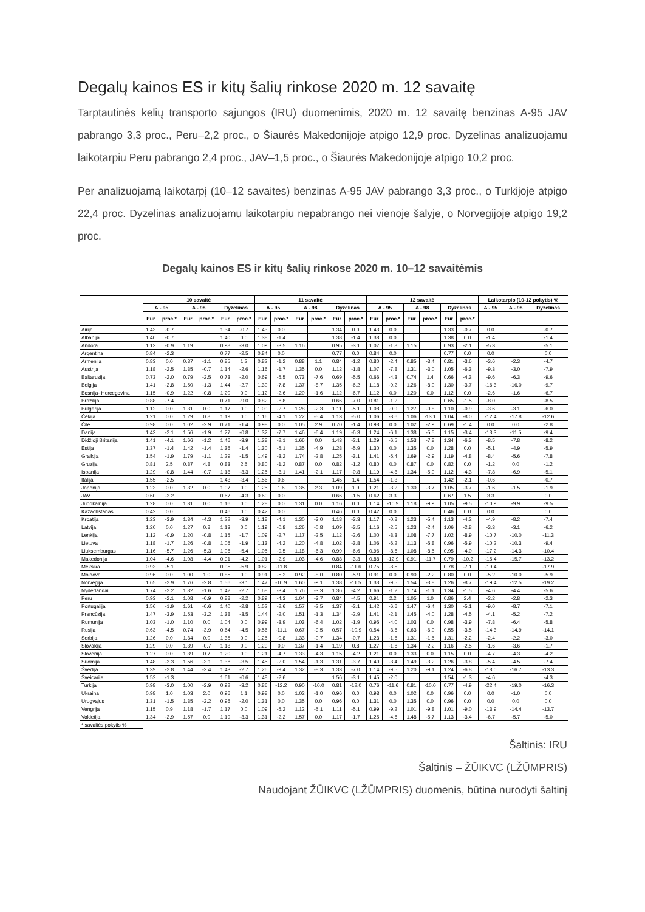Degalų kainos ES ir kitų šalių rinkose 2020 m. 12 savaitę
Tarptautinės kelių transporto sąjungos (IRU) duomenimis, 2020 m. 12 savaitę benzinas A-95 JAV pabrango 3,3 proc., Peru–2,2 proc., o Šiaurės Makedonijoje atpigo 12,9 proc. Dyzelinas analizuojamu laikotarpiu Peru pabrango 2,4 proc., JAV–1,5 proc., o Šiaurės Makedonijoje atpigo 10,2 proc.
Per analizuojamą laikotarpį (10–12 savaites) benzinas A-95 JAV pabrango 3,3 proc., o Turkijoje atpigo 22,4 proc. Dyzelinas analizuojamu laikotarpiu nepabrango nei vienoje šalyje, o Norvegijoje atpigo 19,2 proc.
Degalų kainos ES ir kitų šalių rinkose 2020 m. 10–12 savaitėmis
| | 10 savaitė | | | | | | 11 savaitė | | | | | | 12 savaitė | | | | | | Laikotarpio (10-12 pokytis) % | | |
| --- | --- | --- | --- | --- | --- | --- | --- | --- | --- | --- | --- | --- | --- | --- | --- | --- | --- | --- | --- | --- | --- |
| | A - 95 | | A - 98 | | Dyzelinas | | A - 95 | | A - 98 | | Dyzelinas | | A - 95 | | A - 98 | | Dyzelinas | | A - 95 | A - 98 | Dyzelinas |
| | Eur | proc.* | Eur | proc.* | Eur | proc.* | Eur | proc.* | Eur | proc.* | Eur | proc.* | Eur | proc.* | Eur | proc.* | Eur | proc.* | | | |
| Airija | 1.43 | -0.7 | | | 1.34 | -0.7 | 1.43 | 0.0 | | | 1.34 | 0.0 | 1.43 | 0.0 | | | 1.33 | -0.7 | 0.0 | | -0.7 |
| Albanija | 1.40 | -0.7 | | | 1.40 | 0.0 | 1.38 | -1.4 | | | 1.38 | -1.4 | 1.38 | 0.0 | | | 1.38 | 0.0 | -1.4 | | -1.4 |
| Andora | 1.13 | -0.9 | 1.19 | | 0.98 | -3.0 | 1.09 | -3.5 | 1.16 | | 0.95 | -3.1 | 1.07 | -1.8 | 1.15 | | 0.93 | -2.1 | -5.3 | | -5.1 |
| Argentina | 0.84 | -2.3 | | | 0.77 | -2.5 | 0.84 | 0.0 | | | 0.77 | 0.0 | 0.84 | 0.0 | | | 0.77 | 0.0 | 0.0 | | 0.0 |
| Armėnija | 0.83 | 0.0 | 0.87 | -1.1 | 0.85 | 1.2 | 0.82 | -1.2 | 0.88 | 1.1 | 0.84 | -1.2 | 0.80 | -2.4 | 0.85 | -3.4 | 0.81 | -3.6 | -3.6 | -2.3 | -4.7 |
| Austrija | 1.18 | -2.5 | 1.35 | -0.7 | 1.14 | -2.6 | 1.16 | -1.7 | 1.35 | 0.0 | 1.12 | -1.8 | 1.07 | -7.8 | 1.31 | -3.0 | 1.05 | -6.3 | -9.3 | -3.0 | -7.9 |
| Baltarusija | 0.73 | -2.0 | 0.79 | -2.5 | 0.73 | -2.0 | 0.69 | -5.5 | 0.73 | -7.6 | 0.69 | -5.5 | 0.66 | -4.3 | 0.74 | 1.4 | 0.66 | -4.3 | -9.6 | -6.3 | -9.6 |
| Belgija | 1.41 | -2.8 | 1.50 | -1.3 | 1.44 | -2.7 | 1.30 | -7.8 | 1.37 | -8.7 | 1.35 | -6.2 | 1.18 | -9.2 | 1.26 | -8.0 | 1.30 | -3.7 | -16.3 | -16.0 | -9.7 |
| Bosnija- Hercegovina | 1.15 | -0.9 | 1.22 | -0.8 | 1.20 | 0.0 | 1.12 | -2.6 | 1.20 | -1.6 | 1.12 | -6.7 | 1.12 | 0.0 | 1.20 | 0.0 | 1.12 | 0.0 | -2.6 | -1.6 | -6.7 |
| Brazilija | 0.88 | -7.4 | | | 0.71 | -9.0 | 0.82 | -6.8 | | | 0.66 | -7.0 | 0.81 | -1.2 | | | 0.65 | -1.5 | -8.0 | | -8.5 |
| Bulgarija | 1.12 | 0.0 | 1.31 | 0.0 | 1.17 | 0.0 | 1.09 | -2.7 | 1.28 | -2.3 | 1.11 | -5.1 | 1.08 | -0.9 | 1.27 | -0.8 | 1.10 | -0.9 | -3.6 | -3.1 | -6.0 |
| Čekija | 1.21 | 0.0 | 1.29 | 0.8 | 1.19 | 0.0 | 1.16 | -4.1 | 1.22 | -5.4 | 1.13 | -5.0 | 1.06 | -8.6 | 1.06 | -13.1 | 1.04 | -8.0 | -12.4 | -17.8 | -12.6 |
| Čilė | 0.98 | 0.0 | 1.02 | -2.9 | 0.71 | -1.4 | 0.98 | 0.0 | 1.05 | 2.9 | 0.70 | -1.4 | 0.98 | 0.0 | 1.02 | -2.9 | 0.69 | -1.4 | 0.0 | 0.0 | -2.8 |
| Danija | 1.43 | -2.1 | 1.56 | -1.9 | 1.27 | -0.8 | 1.32 | -7.7 | 1.46 | -6.4 | 1.19 | -6.3 | 1.24 | -6.1 | 1.38 | -5.5 | 1.15 | -3.4 | -13.3 | -11.5 | -9.4 |
| Didžioji Britanija | 1.41 | -4.1 | 1.66 | -1.2 | 1.46 | -3.9 | 1.38 | -2.1 | 1.66 | 0.0 | 1.43 | -2.1 | 1.29 | -6.5 | 1.53 | -7.8 | 1.34 | -6.3 | -8.5 | -7.8 | -8.2 |
| Estija | 1.37 | -1.4 | 1.42 | -1.4 | 1.36 | -1.4 | 1.30 | -5.1 | 1.35 | -4.9 | 1.28 | -5.9 | 1.30 | 0.0 | 1.35 | 0.0 | 1.28 | 0.0 | -5.1 | -4.9 | -5.9 |
| Graikija | 1.54 | -1.9 | 1.79 | -1.1 | 1.29 | -1.5 | 1.49 | -3.2 | 1.74 | -2.8 | 1.25 | -3.1 | 1.41 | -5.4 | 1.69 | -2.9 | 1.19 | -4.8 | -8.4 | -5.6 | -7.8 |
| Gruzija | 0.81 | 2.5 | 0.87 | 4.8 | 0.83 | 2.5 | 0.80 | -1.2 | 0.87 | 0.0 | 0.82 | -1.2 | 0.80 | 0.0 | 0.87 | 0.0 | 0.82 | 0.0 | -1.2 | 0.0 | -1.2 |
| Ispanija | 1.29 | -0.8 | 1.44 | -0.7 | 1.18 | -3.3 | 1.25 | -3.1 | 1.41 | -2.1 | 1.17 | -0.8 | 1.19 | -4.8 | 1.34 | -5.0 | 1.12 | -4.3 | -7.8 | -6.9 | -5.1 |
| Italija | 1.55 | -2.5 | | | 1.43 | -3.4 | 1.56 | 0.6 | | | 1.45 | 1.4 | 1.54 | -1.3 | | | 1.42 | -2.1 | -0.6 | | -0.7 |
| Japonija | 1.23 | 0.0 | 1.32 | 0.0 | 1.07 | 0.0 | 1.25 | 1.6 | 1.35 | 2.3 | 1.09 | 1.9 | 1.21 | -3.2 | 1.30 | -3.7 | 1.05 | -3.7 | -1.6 | -1.5 | -1.9 |
| JAV | 0.60 | -3.2 | | | 0.67 | -4.3 | 0.60 | 0.0 | | | 0.66 | -1.5 | 0.62 | 3.3 | | | 0.67 | 1.5 | 3.3 | | 0.0 |
| Juodkalnija | 1.28 | 0.0 | 1.31 | 0.0 | 1.16 | 0.0 | 1.28 | 0.0 | 1.31 | 0.0 | 1.16 | 0.0 | 1.14 | -10.9 | 1.18 | -9.9 | 1.05 | -9.5 | -10.9 | -9.9 | -9.5 |
| Kazachstanas | 0.42 | 0.0 | | | 0.46 | 0.0 | 0.42 | 0.0 | | | 0.46 | 0.0 | 0.42 | 0.0 | | | 0.46 | 0.0 | 0.0 | | 0.0 |
| Kroatija | 1.23 | -3.9 | 1.34 | -4.3 | 1.22 | -3.9 | 1.18 | -4.1 | 1.30 | -3.0 | 1.18 | -3.3 | 1.17 | -0.8 | 1.23 | -5.4 | 1.13 | -4.2 | -4.9 | -8.2 | -7.4 |
| Latvija | 1.20 | 0.0 | 1.27 | 0.8 | 1.13 | 0.0 | 1.19 | -0.8 | 1.26 | -0.8 | 1.09 | -3.5 | 1.16 | -2.5 | 1.23 | -2.4 | 1.06 | -2.8 | -3.3 | -3.1 | -6.2 |
| Lenkija | 1.12 | -0.9 | 1.20 | -0.8 | 1.15 | -1.7 | 1.09 | -2.7 | 1.17 | -2.5 | 1.12 | -2.6 | 1.00 | -8.3 | 1.08 | -7.7 | 1.02 | -8.9 | -10.7 | -10.0 | -11.3 |
| Lietuva | 1.18 | -1.7 | 1.26 | -0.8 | 1.06 | -1.9 | 1.13 | -4.2 | 1.20 | -4.8 | 1.02 | -3.8 | 1.06 | -6.2 | 1.13 | -5.8 | 0.96 | -5.9 | -10.2 | -10.3 | -9.4 |
| Liuksemburgas | 1.16 | -5.7 | 1.26 | -5.3 | 1.06 | -5.4 | 1.05 | -9.5 | 1.18 | -6.3 | 0.99 | -6.6 | 0.96 | -8.6 | 1.08 | -8.5 | 0.95 | -4.0 | -17.2 | -14.3 | -10.4 |
| Makedonija | 1.04 | -4.6 | 1.08 | -4.4 | 0.91 | -4.2 | 1.01 | -2.9 | 1.03 | -4.6 | 0.88 | -3.3 | 0.88 | -12.9 | 0.91 | -11.7 | 0.79 | -10.2 | -15.4 | -15.7 | -13.2 |
| Meksika | 0.93 | -5.1 | | | 0.95 | -5.9 | 0.82 | -11.8 | | | 0.84 | -11.6 | 0.75 | -8.5 | | | 0.78 | -7.1 | -19.4 | | -17.9 |
| Moldova | 0.96 | 0.0 | 1.00 | 1.0 | 0.85 | 0.0 | 0.91 | -5.2 | 0.92 | -8.0 | 0.80 | -5.9 | 0.91 | 0.0 | 0.90 | -2.2 | 0.80 | 0.0 | -5.2 | -10.0 | -5.9 |
| Norvegija | 1.65 | -2.9 | 1.76 | -2.8 | 1.56 | -3.1 | 1.47 | -10.9 | 1.60 | -9.1 | 1.38 | -11.5 | 1.33 | -9.5 | 1.54 | -3.8 | 1.26 | -8.7 | -19.4 | -12.5 | -19.2 |
| Nyderlandai | 1.74 | -2.2 | 1.82 | -1.6 | 1.42 | -2.7 | 1.68 | -3.4 | 1.76 | -3.3 | 1.36 | -4.2 | 1.66 | -1.2 | 1.74 | -1.1 | 1.34 | -1.5 | -4.6 | -4.4 | -5.6 |
| Peru | 0.93 | -2.1 | 1.08 | -0.9 | 0.88 | -2.2 | 0.89 | -4.3 | 1.04 | -3.7 | 0.84 | -4.5 | 0.91 | 2.2 | 1.05 | 1.0 | 0.86 | 2.4 | -2.2 | -2.8 | -2.3 |
| Portugalija | 1.56 | -1.9 | 1.61 | -0.6 | 1.40 | -2.8 | 1.52 | -2.6 | 1.57 | -2.5 | 1.37 | -2.1 | 1.42 | -6.6 | 1.47 | -6.4 | 1.30 | -5.1 | -9.0 | -8.7 | -7.1 |
| Prancūzija | 1.47 | -3.9 | 1.53 | -3.2 | 1.38 | -3.5 | 1.44 | -2.0 | 1.51 | -1.3 | 1.34 | -2.9 | 1.41 | -2.1 | 1.45 | -4.0 | 1.28 | -4.5 | -4.1 | -5.2 | -7.2 |
| Rumunija | 1.03 | -1.0 | 1.10 | 0.0 | 1.04 | 0.0 | 0.99 | -3.9 | 1.03 | -6.4 | 1.02 | -1.9 | 0.95 | -4.0 | 1.03 | 0.0 | 0.98 | -3.9 | -7.8 | -6.4 | -5.8 |
| Rusija | 0.63 | -4.5 | 0.74 | -3.9 | 0.64 | -4.5 | 0.56 | -11.1 | 0.67 | -9.5 | 0.57 | -10.9 | 0.54 | -3.6 | 0.63 | -6.0 | 0.55 | -3.5 | -14.3 | -14.9 | -14.1 |
| Serbija | 1.26 | 0.0 | 1.34 | 0.0 | 1.35 | 0.0 | 1.25 | -0.8 | 1.33 | -0.7 | 1.34 | -0.7 | 1.23 | -1.6 | 1.31 | -1.5 | 1.31 | -2.2 | -2.4 | -2.2 | -3.0 |
| Slovakija | 1.29 | 0.0 | 1.39 | -0.7 | 1.18 | 0.0 | 1.29 | 0.0 | 1.37 | -1.4 | 1.19 | 0.8 | 1.27 | -1.6 | 1.34 | -2.2 | 1.16 | -2.5 | -1.6 | -3.6 | -1.7 |
| Slovėnija | 1.27 | 0.0 | 1.39 | 0.7 | 1.20 | 0.0 | 1.21 | -4.7 | 1.33 | -4.3 | 1.15 | -4.2 | 1.21 | 0.0 | 1.33 | 0.0 | 1.15 | 0.0 | -4.7 | -4.3 | -4.2 |
| Suomija | 1.48 | -3.3 | 1.56 | -3.1 | 1.36 | -3.5 | 1.45 | -2.0 | 1.54 | -1.3 | 1.31 | -3.7 | 1.40 | -3.4 | 1.49 | -3.2 | 1.26 | -3.8 | -5.4 | -4.5 | -7.4 |
| Švedija | 1.39 | -2.8 | 1.44 | -3.4 | 1.43 | -2.7 | 1.26 | -9.4 | 1.32 | -8.3 | 1.33 | -7.0 | 1.14 | -9.5 | 1.20 | -9.1 | 1.24 | -6.8 | -18.0 | -16.7 | -13.3 |
| Šveicarija | 1.52 | -1.3 | | | 1.61 | -0.6 | 1.48 | -2.6 | | | 1.56 | -3.1 | 1.45 | -2.0 | | | 1.54 | -1.3 | -4.6 | | -4.3 |
| Turkija | 0.98 | -3.0 | 1.00 | -2.9 | 0.92 | -3.2 | 0.86 | -12.2 | 0.90 | -10.0 | 0.81 | -12.0 | 0.76 | -11.6 | 0.81 | -10.0 | 0.77 | -4.9 | -22.4 | -19.0 | -16.3 |
| Ukraina | 0.98 | 1.0 | 1.03 | 2.0 | 0.96 | 1.1 | 0.98 | 0.0 | 1.02 | -1.0 | 0.96 | 0.0 | 0.98 | 0.0 | 1.02 | 0.0 | 0.96 | 0.0 | 0.0 | -1.0 | 0.0 |
| Urugvajus | 1.31 | -1.5 | 1.35 | -2.2 | 0.96 | -2.0 | 1.31 | 0.0 | 1.35 | 0.0 | 0.96 | 0.0 | 1.31 | 0.0 | 1.35 | 0.0 | 0.96 | 0.0 | 0.0 | 0.0 | 0.0 |
| Vengrija | 1.15 | 0.9 | 1.18 | -1.7 | 1.17 | 0.0 | 1.09 | -5.2 | 1.12 | -5.1 | 1.11 | -5.1 | 0.99 | -9.2 | 1.01 | -9.8 | 1.01 | -9.0 | -13.9 | -14.4 | -13.7 |
| Vokietija | 1.34 | -2.9 | 1.57 | 0.0 | 1.19 | -3.3 | 1.31 | -2.2 | 1.57 | 0.0 | 1.17 | -1.7 | 1.25 | -4.6 | 1.48 | -5.7 | 1.13 | -3.4 | -6.7 | -5.7 | -5.0 |
| * savaitės pokytis % | | | | | | | | | | | | | | | | | | | | | |
Šaltinis: IRU
Šaltinis – ŽŪIKVC (LŽŪMPRIS)
Naudojant ŽŪIKVC (LŽŪMPRIS) duomenis, būtina nurodyti šaltinį